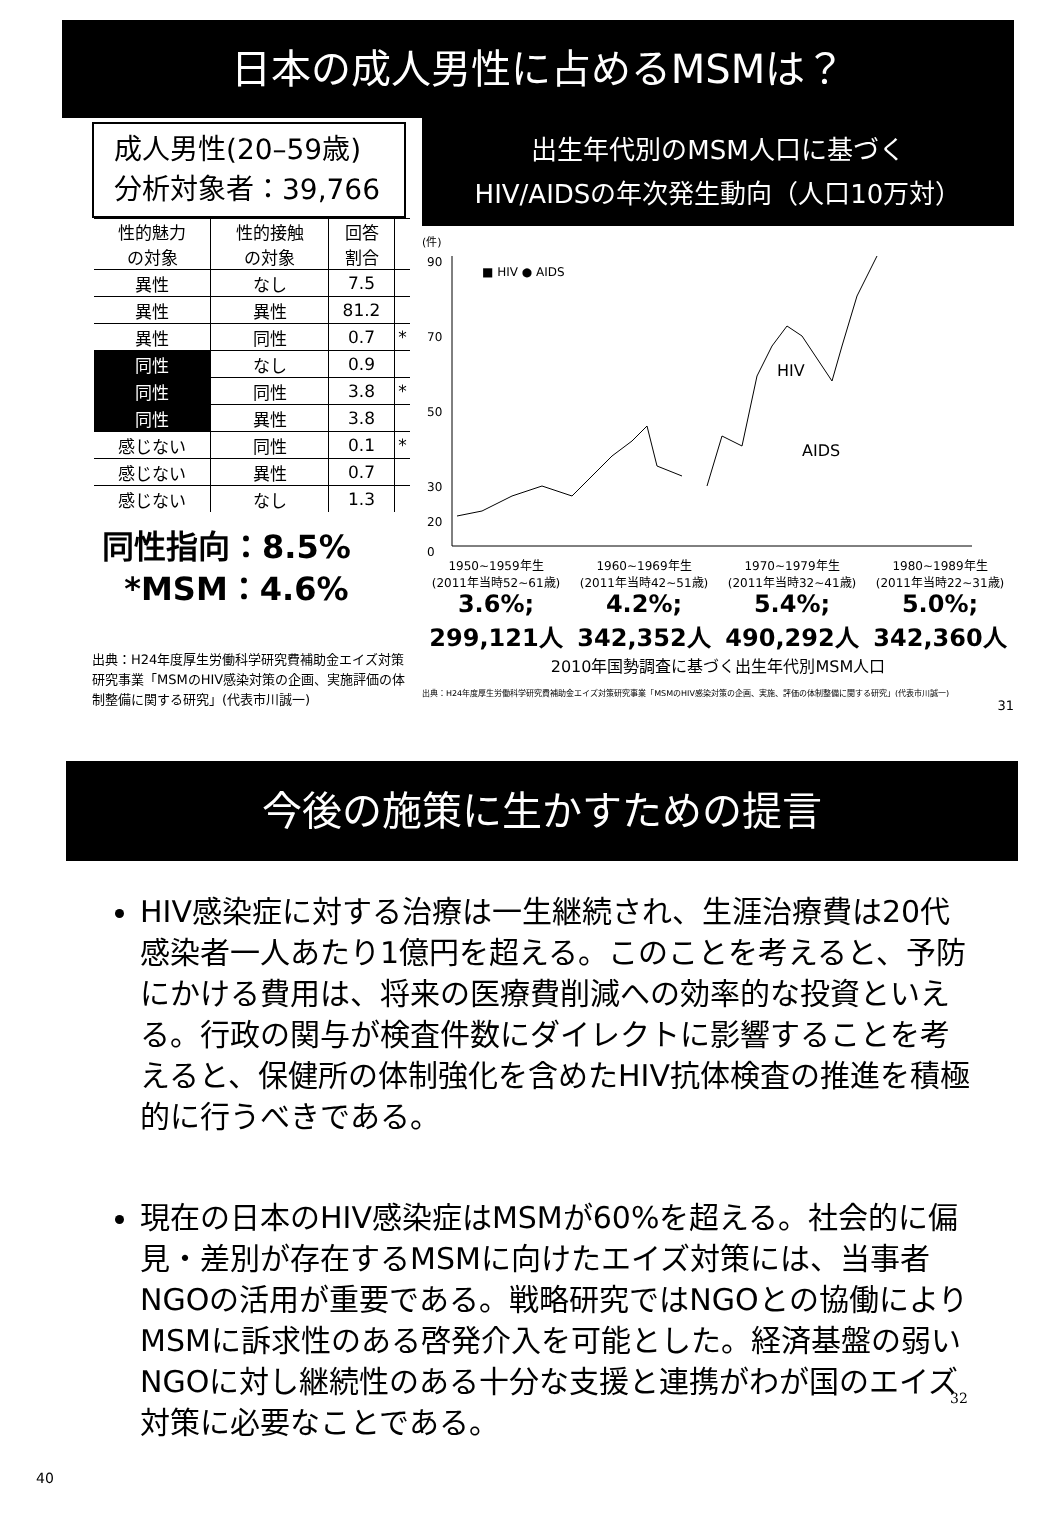日本の成人男性に占めるMSMは？
成人男性(20–59歳)
分析対象者：39,766
| 性的魅力 の対象 | 性的接触 の対象 | 回答 割合 | |
| --- | --- | --- | --- |
| 異性 | なし | 7.5 | |
| 異性 | 異性 | 81.2 | |
| 異性 | 同性 | 0.7 | * |
| 同性 | なし | 0.9 | |
| 同性 | 同性 | 3.8 | * |
| 同性 | 異性 | 3.8 | |
| 感じない | 同性 | 0.1 | * |
| 感じない | 異性 | 0.7 | |
| 感じない | なし | 1.3 | |
同性指向：8.5%
*MSM：4.6%
出典：H24年度厚生労働科学研究費補助金エイズ対策研究事業「MSMのHIV感染対策の企画、実施評価の体制整備に関する研究」(代表市川誠一)
出生年代別のMSM人口に基づく
HIV/AIDSの年次発生動向（人口10万対）
(件)
90
70
50
30
20
0
■ HIV ● AIDS
HIV
AIDS
1950~1959年生
(2011年当時52~61歳) 1960~1969年生
(2011年当時42~51歳) 1970~1979年生
(2011年当時32~41歳) 1980~1989年生
(2011年当時22~31歳)
3.6%;
299,121人 4.2%;
342,352人 5.4%;
490,292人 5.0%;
342,360人
2010年国勢調査に基づく出生年代別MSM人口
出典：H24年度厚生労働科学研究費補助金エイズ対策研究事業「MSMのHIV感染対策の企画、実施、評価の体制整備に関する研究」(代表市川誠一)
31
今後の施策に生かすための提言
HIV感染症に対する治療は一生継続され、生涯治療費は20代感染者一人あたり1億円を超える。このことを考えると、予防にかける費用は、将来の医療費削減への効率的な投資といえる。行政の関与が検査件数にダイレクトに影響することを考えると、保健所の体制強化を含めたHIV抗体検査の推進を積極的に行うべきである。
現在の日本のHIV感染症はMSMが60%を超える。社会的に偏見・差別が存在するMSMに向けたエイズ対策には、当事者NGOの活用が重要である。戦略研究ではNGOとの協働によりMSMに訴求性のある啓発介入を可能とした。経済基盤の弱いNGOに対し継続性のある十分な支援と連携がわが国のエイズ対策に必要なことである。
32
40